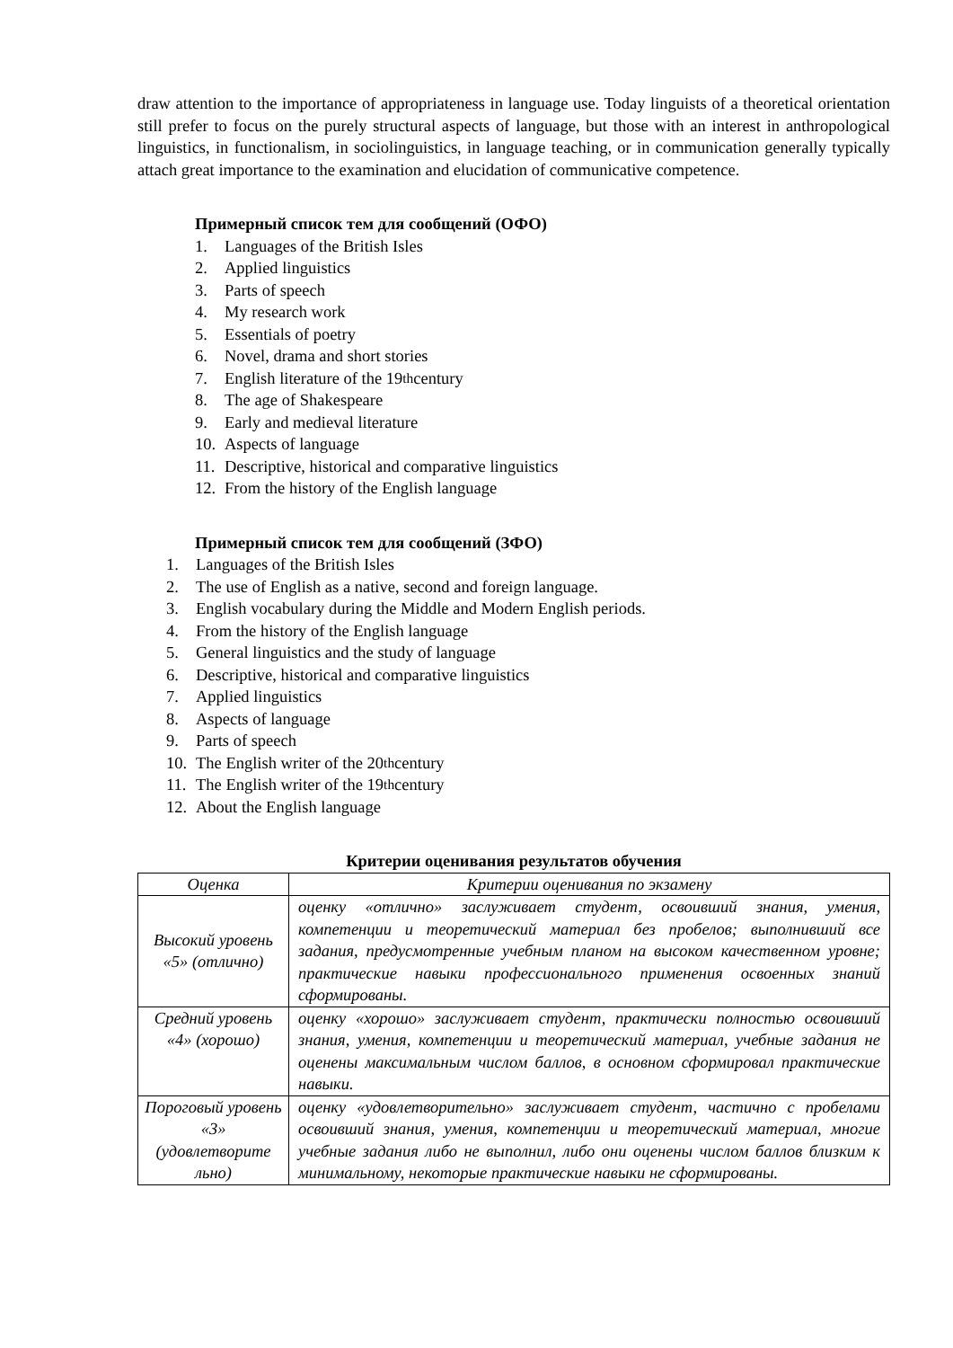draw attention to the importance of appropriateness in language use. Today linguists of a theoretical orientation still prefer to focus on the purely structural aspects of language, but those with an interest in anthropological linguistics, in functionalism, in sociolinguistics, in language teaching, or in communication generally typically attach great importance to the examination and elucidation of communicative competence.
Примерный список тем для сообщений (ОФО)
1. Languages of the British Isles
2. Applied linguistics
3. Parts of speech
4. My research work
5. Essentials of poetry
6. Novel, drama and short stories
7. English literature of the 19<sup>th</sup> century
8. The age of Shakespeare
9. Early and medieval literature
10. Aspects of language
11. Descriptive, historical and comparative linguistics
12. From the history of the English language
Примерный список тем для сообщений (ЗФО)
1. Languages of the British Isles
2. The use of English as a native, second and foreign language.
3. English vocabulary during the Middle and Modern English periods.
4. From the history of the English language
5. General linguistics and the study of language
6. Descriptive, historical and comparative linguistics
7. Applied linguistics
8. Aspects of language
9. Parts of speech
10. The English writer of the 20<sup>th</sup> century
11. The English writer of the 19<sup>th</sup> century
12. About the English language
Критерии оценивания результатов обучения
| Оценка | Критерии оценивания по экзамену |
| Высокий уровень «5» (отлично) | оценку «отлично» заслуживает студент, освоивший знания, умения, компетенции и теоретический материал без пробелов; выполнивший все задания, предусмотренные учебным планом на высоком качественном уровне; практические навыки профессионального применения освоенных знаний сформированы. |
| Средний уровень «4» (хорошо) | оценку «хорошо» заслуживает студент, практически полностью освоивший знания, умения, компетенции и теоретический материал, учебные задания не оценены максимальным числом баллов, в основном сформировал практические навыки. |
| Пороговый уровень «3» (удовлетворите льно) | оценку «удовлетворительно» заслуживает студент, частично с пробелами освоивший знания, умения, компетенции и теоретический материал, многие учебные задания либо не выполнил, либо они оценены числом баллов близким к минимальному, некоторые практические навыки не сформированы. |